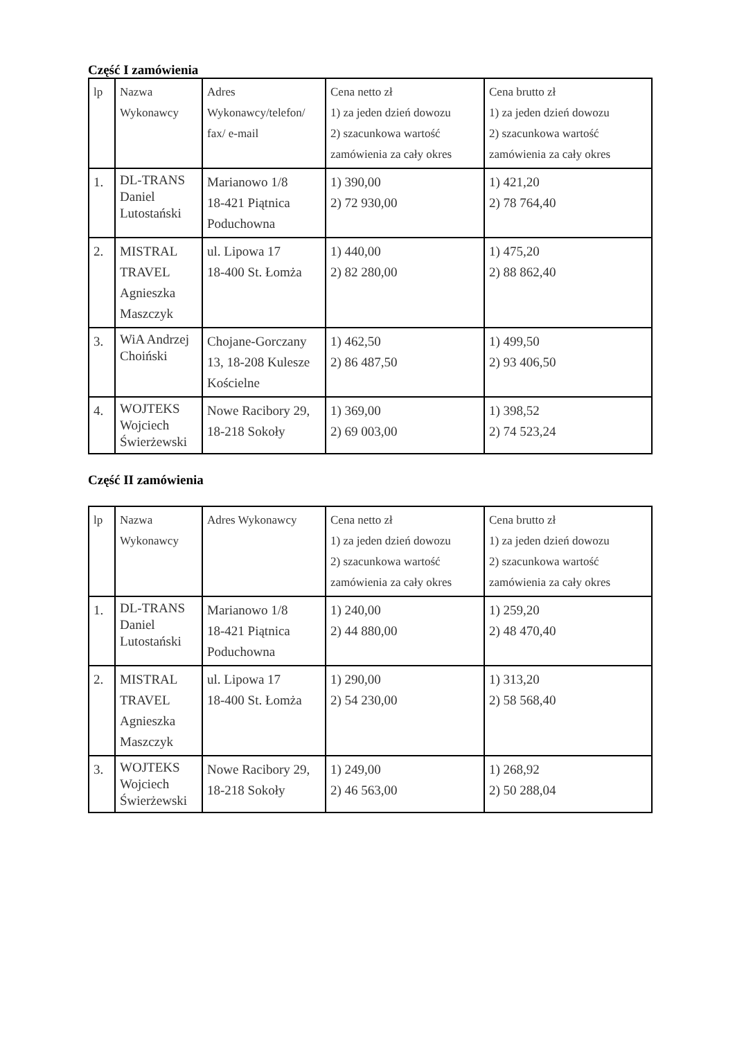Część I zamówienia
| lp | Nazwa Wykonawcy | Adres Wykonawcy/telefon/ fax/ e-mail | Cena netto zł 1) za jeden dzień dowozu 2) szacunkowa wartość zamówienia za cały okres | Cena brutto zł 1) za jeden dzień dowozu 2) szacunkowa wartość zamówienia za cały okres |
| 1. | DL-TRANS Daniel Lutostański | Marianowo 1/8 18-421 Piątnica Poduchowna | 1) 390,00 2) 72 930,00 | 1) 421,20 2) 78 764,40 |
| 2. | MISTRAL TRAVEL Agnieszka Maszczyk | ul. Lipowa 17 18-400 St. Łomża | 1) 440,00 2) 82 280,00 | 1) 475,20 2) 88 862,40 |
| 3. | WiA Andrzej Choiński | Chojane-Gorczany 13, 18-208 Kulesze Kościelne | 1) 462,50 2) 86 487,50 | 1) 499,50 2) 93 406,50 |
| 4. | WOJTEKS Wojciech Świerżewski | Nowe Racibory 29, 18-218 Sokoły | 1) 369,00 2) 69 003,00 | 1) 398,52 2) 74 523,24 |
Część II zamówienia
| lp | Nazwa Wykonawcy | Adres Wykonawcy | Cena netto zł 1) za jeden dzień dowozu 2) szacunkowa wartość zamówienia za cały okres | Cena brutto zł 1) za jeden dzień dowozu 2) szacunkowa wartość zamówienia za cały okres |
| 1. | DL-TRANS Daniel Lutostański | Marianowo 1/8 18-421 Piątnica Poduchowna | 1) 240,00 2) 44 880,00 | 1) 259,20 2) 48 470,40 |
| 2. | MISTRAL TRAVEL Agnieszka Maszczyk | ul. Lipowa 17 18-400 St. Łomża | 1) 290,00 2) 54 230,00 | 1) 313,20 2) 58 568,40 |
| 3. | WOJTEKS Wojciech Świerżewski | Nowe Racibory 29, 18-218 Sokoły | 1) 249,00 2) 46 563,00 | 1) 268,92 2) 50 288,04 |